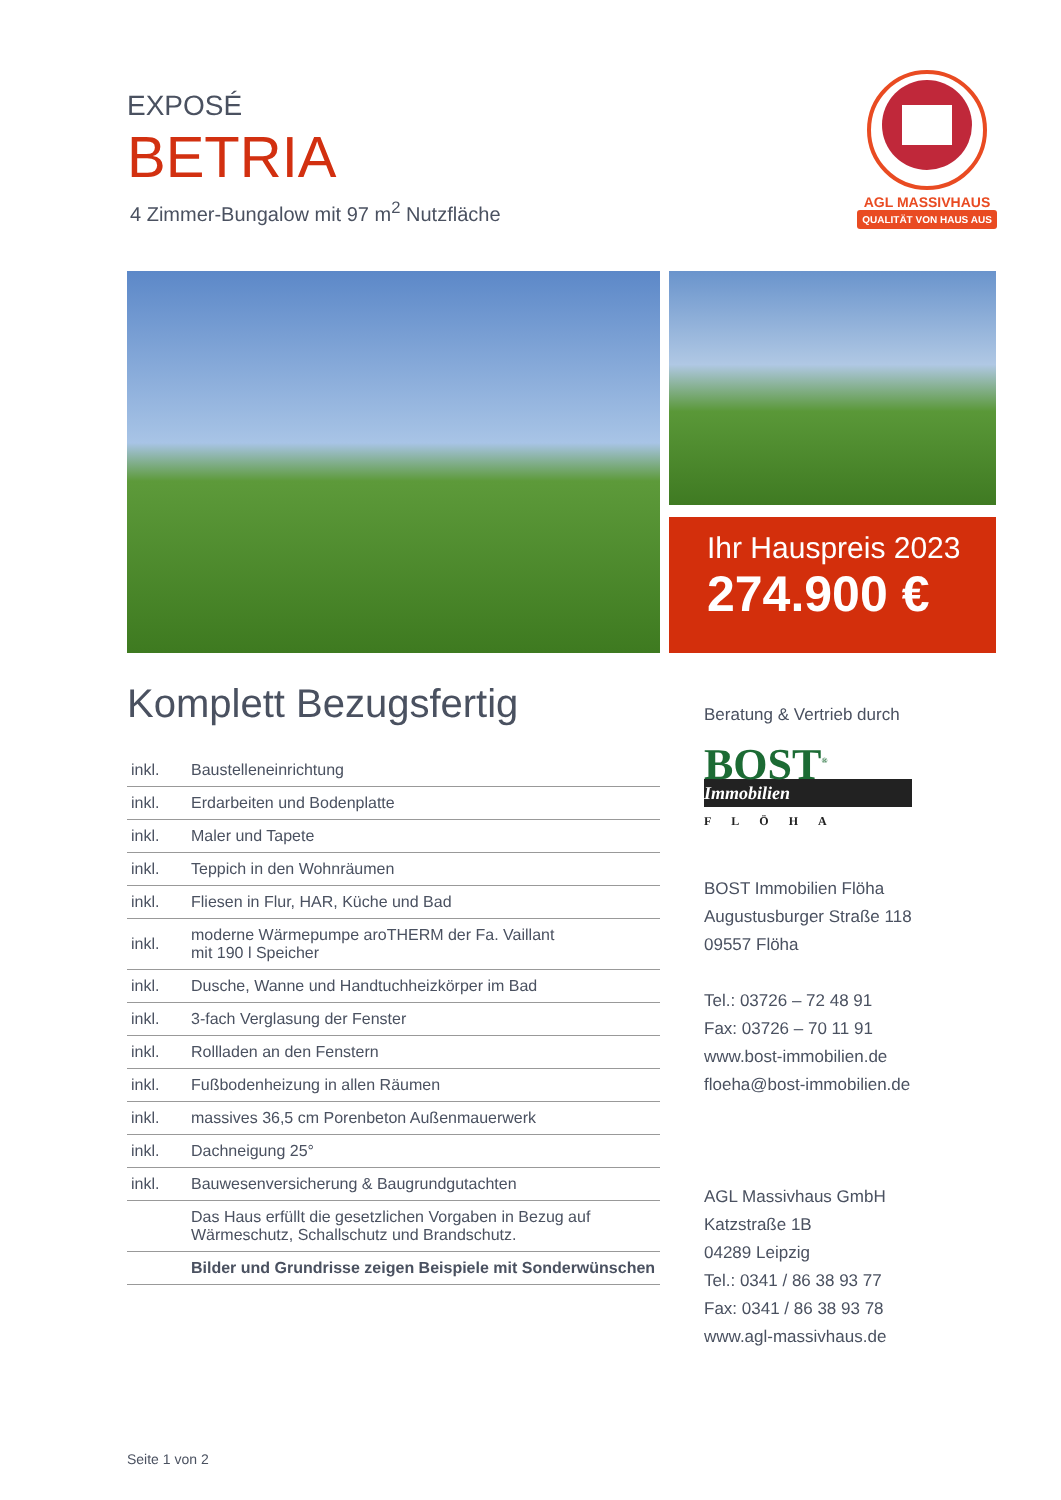EXPOSÉ
BETRIA
4 Zimmer-Bungalow mit 97 m<sup>2</sup> Nutzfläche
AGL MASSIVHAUS
QUALITÄT VON HAUS AUS
Ihr Hauspreis 2023
274.900 €
Komplett Bezugsfertig
| inkl. | Baustelleneinrichtung |
| inkl. | Erdarbeiten und Bodenplatte |
| inkl. | Maler und Tapete |
| inkl. | Teppich in den Wohnräumen |
| inkl. | Fliesen in Flur, HAR, Küche und Bad |
| inkl. | moderne Wärmepumpe aroTHERM der Fa. Vaillant mit 190 l Speicher |
| inkl. | Dusche, Wanne und Handtuchheizkörper im Bad |
| inkl. | 3-fach Verglasung der Fenster |
| inkl. | Rollladen an den Fenstern |
| inkl. | Fußbodenheizung in allen Räumen |
| inkl. | massives 36,5 cm Porenbeton Außenmauerwerk |
| inkl. | Dachneigung 25° |
| inkl. | Bauwesenversicherung & Baugrundgutachten |
| | Das Haus erfüllt die gesetzlichen Vorgaben in Bezug auf Wärmeschutz, Schallschutz und Brandschutz. |
| | Bilder und Grundrisse zeigen Beispiele mit Sonderwünschen |
Beratung & Vertrieb durch
BOST<sup>®</sup>
Immobilien
FLÖHA
BOST Immobilien Flöha
Augustusburger Straße 118
09557 Flöha
Tel.: 03726 – 72 48 91
Fax: 03726 – 70 11 91
www.bost-immobilien.de
floeha@bost-immobilien.de
AGL Massivhaus GmbH
Katzstraße 1B
04289 Leipzig
Tel.: 0341 / 86 38 93 77
Fax: 0341 / 86 38 93 78
www.agl-massivhaus.de
Seite 1 von 2